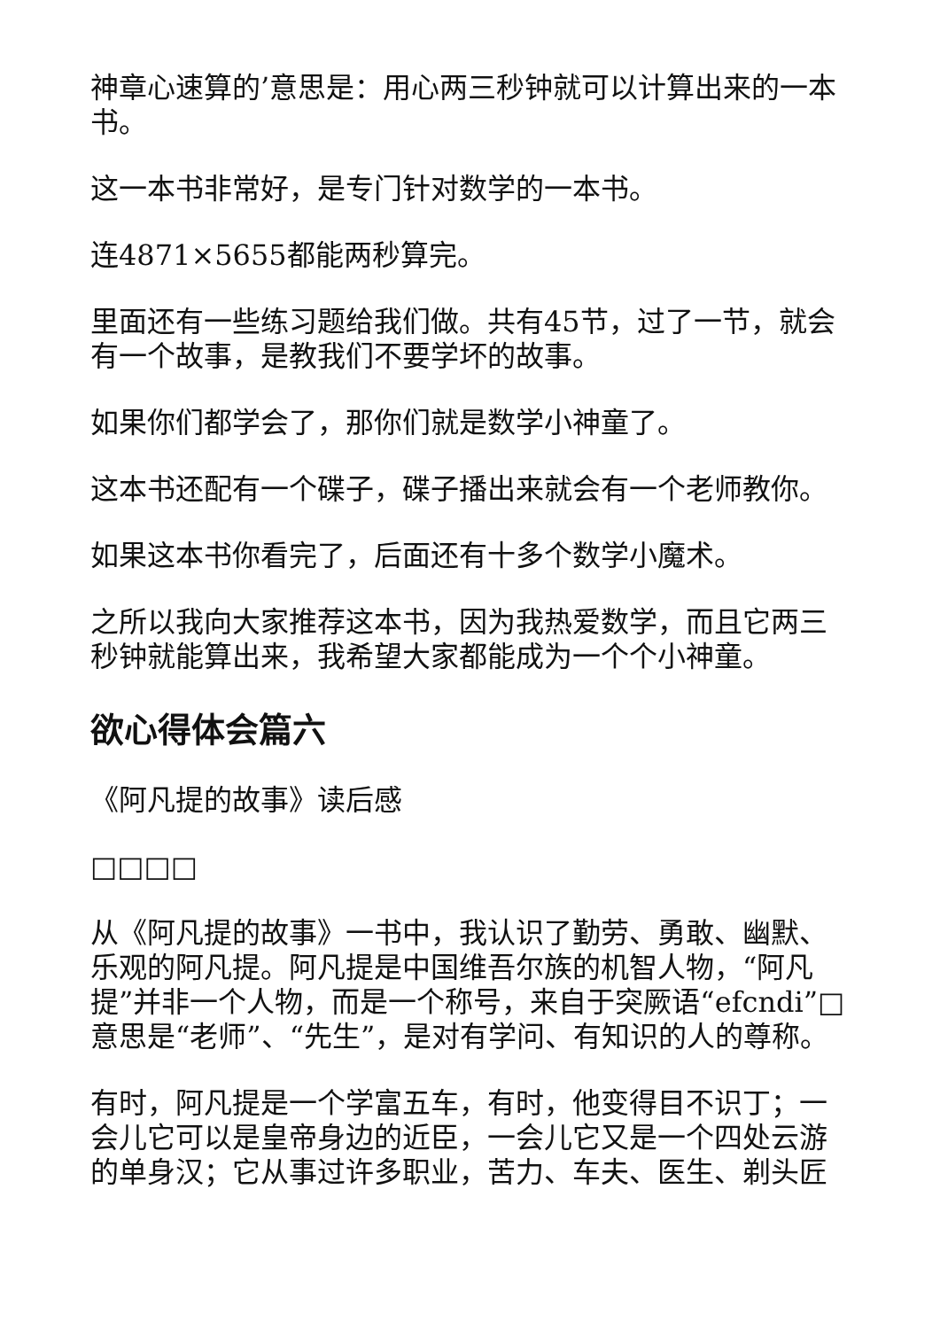神章心速算的’意思是：用心两三秒钟就可以计算出来的一本书。
这一本书非常好，是专门针对数学的一本书。
连4871×5655都能两秒算完。
里面还有一些练习题给我们做。共有45节，过了一节，就会有一个故事，是教我们不要学坏的故事。
如果你们都学会了，那你们就是数学小神童了。
这本书还配有一个碟子，碟子播出来就会有一个老师教你。
如果这本书你看完了，后面还有十多个数学小魔术。
之所以我向大家推荐这本书，因为我热爱数学，而且它两三秒钟就能算出来，我希望大家都能成为一个个小神童。
欲心得体会篇六
《阿凡提的故事》读后感
□□□□
从《阿凡提的故事》一书中，我认识了勤劳、勇敢、幽默、乐观的阿凡提。阿凡提是中国维吾尔族的机智人物，“阿凡提”并非一个人物，而是一个称号，来自于突厥语“efcndi”□意思是“老师”、“先生”，是对有学问、有知识的人的尊称。
有时，阿凡提是一个学富五车，有时，他变得目不识丁；一会儿它可以是皇帝身边的近臣，一会儿它又是一个四处云游的单身汉；它从事过许多职业，苦力、车夫、医生、剃头匠